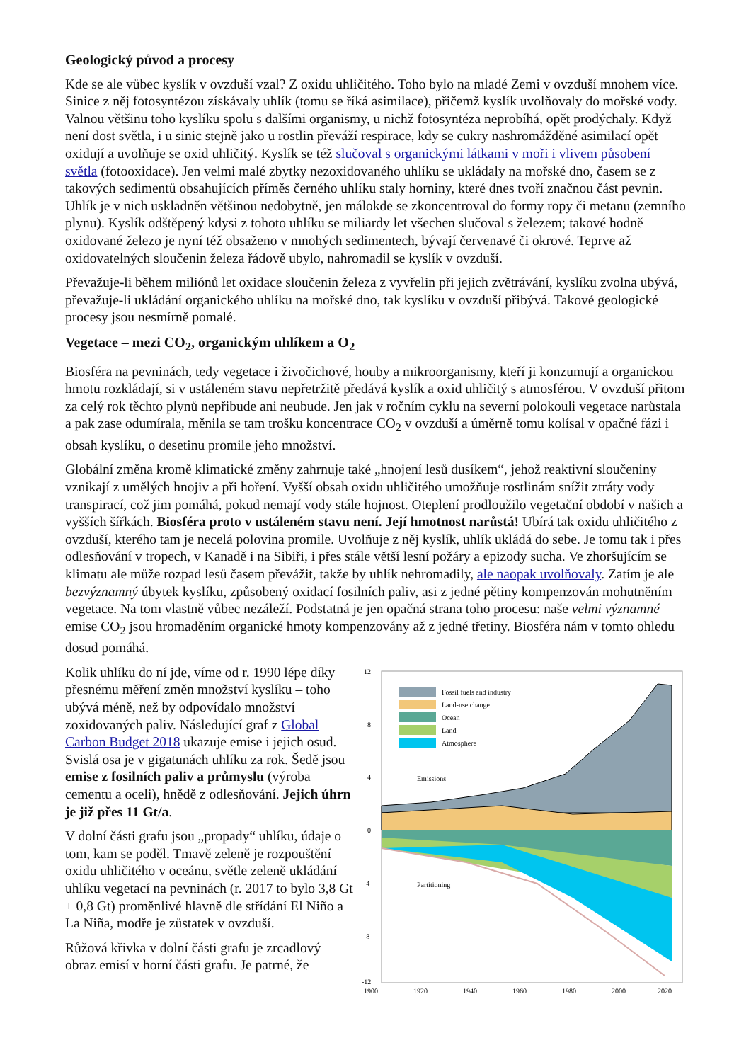Geologický původ a procesy
Kde se ale vůbec kyslík v ovzduší vzal? Z oxidu uhličitého. Toho bylo na mladé Zemi v ovzduší mnohem více. Sinice z něj fotosyntézou získávaly uhlík (tomu se říká asimilace), přičemž kyslík uvolňovaly do mořské vody. Valnou většinu toho kyslíku spolu s dalšími organismy, u nichž fotosyntéza neprobíhá, opět prodýchaly. Když není dost světla, i u sinic stejně jako u rostlin převáží respirace, kdy se cukry nashromážděné asimilací opět oxidují a uvolňuje se oxid uhličitý. Kyslík se též slučoval s organickými látkami v moři i vlivem působení světla (fotooxidace). Jen velmi malé zbytky nezoxidovaného uhlíku se ukládaly na mořské dno, časem se z takových sedimentů obsahujících příměs černého uhlíku staly horniny, které dnes tvoří značnou část pevnin. Uhlík je v nich uskladněn většinou nedobytně, jen málokde se zkoncentroval do formy ropy či metanu (zemního plynu). Kyslík odštěpený kdysi z tohoto uhlíku se miliardy let všechen slučoval s železem; takové hodně oxidované železo je nyní též obsaženo v mnohých sedimentech, bývají červenavé či okrové. Teprve až oxidovatelných sloučenin železa řádově ubylo, nahromadil se kyslík v ovzduší.
Převažuje-li během miliónů let oxidace sloučenin železa z vyvřelin při jejich zvětrávání, kyslíku zvolna ubývá, převažuje-li ukládání organického uhlíku na mořské dno, tak kyslíku v ovzduší přibývá. Takové geologické procesy jsou nesmírně pomalé.
Vegetace – mezi CO<sub>2</sub>, organickým uhlíkem a O<sub>2</sub>
Biosféra na pevninách, tedy vegetace i živočichové, houby a mikroorganismy, kteří ji konzumují a organickou hmotu rozkládají, si v ustáleném stavu nepřetržitě předává kyslík a oxid uhličitý s atmosférou. V ovzduší přitom za celý rok těchto plynů nepřibude ani neubude. Jen jak v ročním cyklu na severní polokouli vegetace narůstala a pak zase odumírala, měnila se tam trošku koncentrace CO<sub>2</sub> v ovzduší a úměrně tomu kolísal v opačné fázi i obsah kyslíku, o desetinu promile jeho množství.
Globální změna kromě klimatické změny zahrnuje také „hnojení lesů dusíkem“, jehož reaktivní sloučeniny vznikají z umělých hnojiv a při hoření. Vyšší obsah oxidu uhličitého umožňuje rostlinám snížit ztráty vody transpirací, což jim pomáhá, pokud nemají vody stále hojnost. Oteplení prodloužilo vegetační období v našich a vyšších šířkách. Biosféra proto v ustáleném stavu není. Její hmotnost narůstá! Ubírá tak oxidu uhličitého z ovzduší, kterého tam je necelá polovina promile. Uvolňuje z něj kyslík, uhlík ukládá do sebe. Je tomu tak i přes odlesňování v tropech, v Kanadě i na Sibiři, i přes stále větší lesní požáry a epizody sucha. Ve zhoršujícím se klimatu ale může rozpad lesů časem převážit, takže by uhlík nehromadily, ale naopak uvolňovaly. Zatím je ale bezvýznamný úbytek kyslíku, způsobený oxidací fosilních paliv, asi z jedné pětiny kompenzován mohutněním vegetace. Na tom vlastně vůbec nezáleží. Podstatná je jen opačná strana toho procesu: naše velmi významné emise CO<sub>2</sub> jsou hromaděním organické hmoty kompenzovány až z jedné třetiny. Biosféra nám v tomto ohledu dosud pomáhá.
Kolik uhlíku do ní jde, víme od r. 1990 lépe díky přesnému měření změn množství kyslíku – toho ubývá méně, než by odpovídalo množství zoxidovaných paliv. Následující graf z Global Carbon Budget 2018 ukazuje emise i jejich osud. Svislá osa je v gigatunách uhlíku za rok. Šedě jsou emise z fosilních paliv a průmyslu (výroba cementu a oceli), hnědě z odlesňování. Jejich úhrn je již přes 11 Gt/a.
V dolní části grafu jsou „propady“ uhlíku, údaje o tom, kam se poděl. Tmavě zeleně je rozpouštění oxidu uhličitého v oceánu, světle zeleně ukládání uhlíku vegetací na pevninách (r. 2017 to bylo 3,8 Gt ± 0,8 Gt) proměnlivé hlavně dle střídání El Niño a La Niña, modře je zůstatek v ovzduší.
Růžová křivka v dolní části grafu je zrcadlový obraz emisí v horní části grafu. Je patrné, že
12
8
4
0
-4
-8
-12
1900
1920
1940
1960
1980
2000
2020
Fossil fuels and industry
Land-use change
Ocean
Land
Atmosphere
Emissions
Partitioning